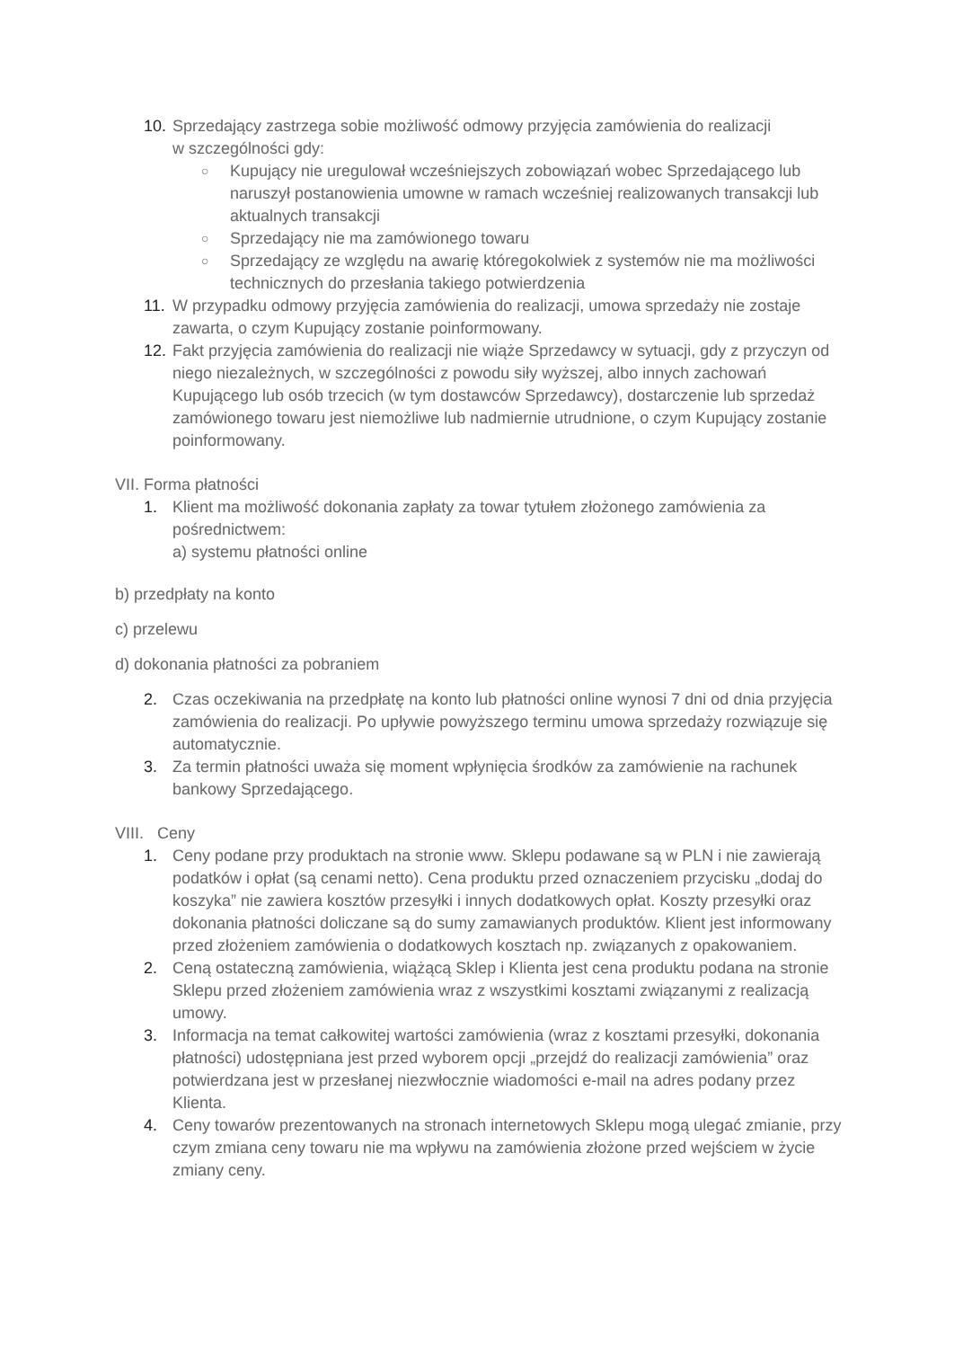10.
Sprzedający zastrzega sobie możliwość odmowy przyjęcia zamówienia do realizacji
w szczególności gdy:
○
Kupujący nie uregulował wcześniejszych zobowiązań wobec Sprzedającego lub naruszył postanowienia umowne w ramach wcześniej realizowanych transakcji lub aktualnych transakcji
○
Sprzedający nie ma zamówionego towaru
○
Sprzedający ze względu na awarię któregokolwiek z systemów nie ma możliwości technicznych do przesłania takiego potwierdzenia
11.
W przypadku odmowy przyjęcia zamówienia do realizacji, umowa sprzedaży nie zostaje zawarta, o czym Kupujący zostanie poinformowany.
12.
Fakt przyjęcia zamówienia do realizacji nie wiąże Sprzedawcy w sytuacji, gdy z przyczyn od niego niezależnych, w szczególności z powodu siły wyższej, albo innych zachowań Kupującego lub osób trzecich (w tym dostawców Sprzedawcy), dostarczenie lub sprzedaż zamówionego towaru jest niemożliwe lub nadmiernie utrudnione, o czym Kupujący zostanie poinformowany.
VII. Forma płatności
1. Klient ma możliwość dokonania zapłaty za towar tytułem złożonego zamówienia za pośrednictwem:
a) systemu płatności online
b) przedpłaty na konto
c) przelewu
d) dokonania płatności za pobraniem
2. Czas oczekiwania na przedpłatę na konto lub płatności online wynosi 7 dni od dnia przyjęcia zamówienia do realizacji. Po upływie powyższego terminu umowa sprzedaży rozwiązuje się automatycznie.
3. Za termin płatności uważa się moment wpłynięcia środków za zamówienie na rachunek bankowy Sprzedającego.
VIII. Ceny
1. Ceny podane przy produktach na stronie www. Sklepu podawane są w PLN i nie zawierają podatków i opłat (są cenami netto). Cena produktu przed oznaczeniem przycisku „dodaj do koszyka” nie zawiera kosztów przesyłki i innych dodatkowych opłat. Koszty przesyłki oraz dokonania płatności doliczane są do sumy zamawianych produktów. Klient jest informowany przed złożeniem zamówienia o dodatkowych kosztach np. związanych z opakowaniem.
2. Ceną ostateczną zamówienia, wiążącą Sklep i Klienta jest cena produktu podana na stronie Sklepu przed złożeniem zamówienia wraz z wszystkimi kosztami związanymi z realizacją umowy.
3. Informacja na temat całkowitej wartości zamówienia (wraz z kosztami przesyłki, dokonania płatności) udostępniana jest przed wyborem opcji „przejdź do realizacji zamówienia” oraz potwierdzana jest w przesłanej niezwłocznie wiadomości e-mail na adres podany przez Klienta.
4. Ceny towarów prezentowanych na stronach internetowych Sklepu mogą ulegać zmianie, przy czym zmiana ceny towaru nie ma wpływu na zamówienia złożone przed wejściem w życie zmiany ceny.